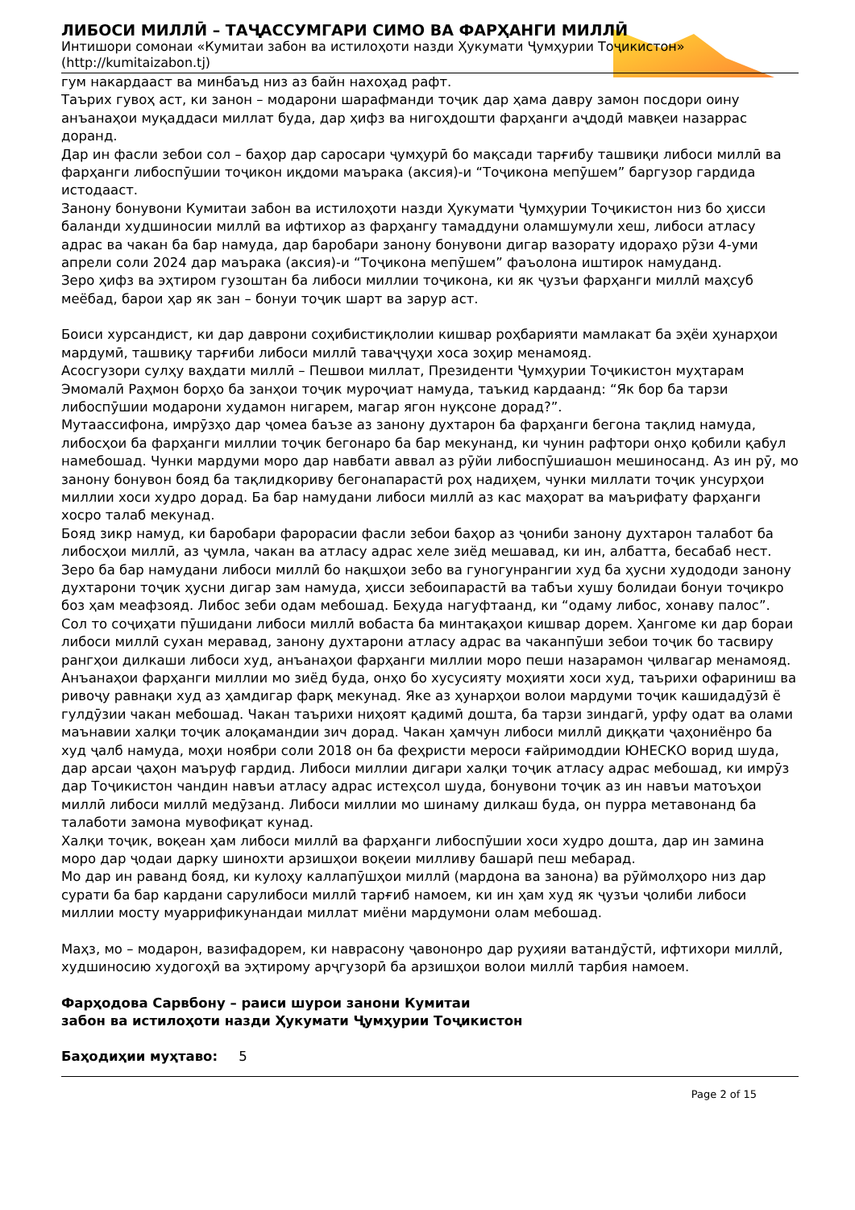ЛИБОСИ МИЛЛӢ – ТАҶАССУМГАРИ СИМО ВА ФАРҲАНГИ МИЛЛӢ
Интишори сомонаи «Кумитаи забон ва истилоҳоти назди Ҳукумати Ҷумҳурии Тоҷикистон» (http://kumitaizabon.tj)
гум накардааст ва минбаъд низ аз байн нахоҳад рафт.
Таърих гувоҳ аст, ки занон – модарони шарафманди тоҷик дар ҳама давру замон посдори оину анъанаҳои муқаддаси миллат буда, дар ҳифз ва нигоҳдошти фарҳанги аҷдодӣ мавқеи назаррас доранд.
Дар ин фасли зебои сол – баҳор дар саросари ҷумҳурӣ бо мақсади тарғибу ташвиқи либоси миллӣ ва фарҳанги либоспӯшии тоҷикон иқдоми маърака (аксия)-и “Тоҷикона мепӯшем” баргузор гардида истодааст.
Занону бонувони Кумитаи забон ва истилоҳоти назди Ҳукумати Ҷумҳурии Тоҷикистон низ бо ҳисси баланди худшиносии миллӣ ва ифтихор аз фарҳангу тамаддуни оламшумули хеш, либоси атласу адрас ва чакан ба бар намуда, дар баробари занону бонувони дигар вазорату идораҳо рӯзи 4-уми апрели соли 2024 дар маърака (аксия)-и “Тоҷикона мепӯшем” фаъолона иштирок намуданд.
Зеро ҳифз ва эҳтиром гузоштан ба либоси миллии тоҷикона, ки як ҷузъи фарҳанги миллӣ маҳсуб меёбад, барои ҳар як зан – бонуи тоҷик шарт ва зарур аст.
Боиси хурсандист, ки дар даврони соҳибистиқлолии кишвар роҳбарияти мамлакат ба эҳёи ҳунарҳои мардумӣ, ташвиқу тарғиби либоси миллӣ таваҷҷуҳи хоса зоҳир менамояд.
Асосгузори сулҳу ваҳдати миллӣ – Пешвои миллат, Президенти Ҷумҳурии Тоҷикистон муҳтарам Эмомалӣ Раҳмон борҳо ба занҳои тоҷик муроҷиат намуда, таъкид кардаанд: “Як бор ба тарзи либоспӯшии модарони худамон нигарем, магар ягон нуқсоне дорад?”.
Мутаассифона, имрӯзҳо дар ҷомеа баъзе аз занону духтарон ба фарҳанги бегона тақлид намуда, либосҳои ба фарҳанги миллии тоҷик бегонаро ба бар мекунанд, ки чунин рафтори онҳо қобили қабул намебошад. Чунки мардуми моро дар навбати аввал аз рӯйи либоспӯшиашон мешиносанд. Аз ин рӯ, мо занону бонувон бояд ба тақлидкориву бегонапарастӣ роҳ надиҳем, чунки миллати тоҷик унсурҳои миллии хоси худро дорад. Ба бар намудани либоси миллӣ аз кас маҳорат ва маърифату фарҳанги хосро талаб мекунад.
Бояд зикр намуд, ки баробари фарорасии фасли зебои баҳор аз ҷониби занону духтарон талабот ба либосҳои миллӣ, аз ҷумла, чакан ва атласу адрас хеле зиёд мешавад, ки ин, албатта, бесабаб нест. Зеро ба бар намудани либоси миллӣ бо нақшҳои зебо ва гуногунрангии худ ба ҳусни худододи занону духтарони тоҷик ҳусни дигар зам намуда, ҳисси зебоипарастӣ ва табъи хушу болидаи бонуи тоҷикро боз ҳам меафзояд. Либос зеби одам мебошад. Беҳуда нагуфтаанд, ки “одаму либос, хонаву палос”.
Сол то соҷиҳати пӯшидани либоси миллӣ вобаста ба минтақаҳои кишвар дорем. Ҳангоме ки дар бораи либоси миллӣ сухан меравад, занону духтарони атласу адрас ва чаканпӯши зебои тоҷик бо тасвиру рангҳои дилкаши либоси худ, анъанаҳои фарҳанги миллии моро пеши назарамон ҷилвагар менамояд. Анъанаҳои фарҳанги миллии мо зиёд буда, онҳо бо хусусияту моҳияти хоси худ, таърихи офариниш ва ривоҷу равнақи худ аз ҳамдигар фарқ мекунад. Яке аз ҳунарҳои волои мардуми тоҷик кашидадӯзӣ ё гулдӯзии чакан мебошад. Чакан таърихи ниҳоят қадимӣ дошта, ба тарзи зиндагӣ, урфу одат ва олами маънавии халқи тоҷик алоқамандии зич дорад. Чакан ҳамчун либоси миллӣ диққати ҷаҳониёнро ба худ ҷалб намуда, моҳи ноябри соли 2018 он ба феҳристи мероси ғайримоддии ЮНЕСКО ворид шуда, дар арсаи ҷаҳон маъруф гардид. Либоси миллии дигари халқи тоҷик атласу адрас мебошад, ки имрӯз дар Тоҷикистон чандин навъи атласу адрас истеҳсол шуда, бонувони тоҷик аз ин навъи матоъҳои миллӣ либоси миллӣ медӯзанд. Либоси миллии мо шинаму дилкаш буда, он пурра метавонанд ба талаботи замона мувофиқат кунад.
Халқи тоҷик, воқеан ҳам либоси миллӣ ва фарҳанги либоспӯшии хоси худро дошта, дар ин замина моро дар ҷодаи дарку шинохти арзишҳои воқеии милливу башарӣ пеш мебарад.
Мо дар ин раванд бояд, ки кулоҳу каллапӯшҳои миллӣ (мардона ва занона) ва рӯймолҳоро низ дар сурати ба бар кардани сарулибоси миллӣ тарғиб намоем, ки ин ҳам худ як ҷузъи ҷолиби либоси миллии мосту муаррификунандаи миллат миёни мардумони олам мебошад.
Маҳз, мо – модарон, вазифадорем, ки наврасону ҷавононро дар руҳияи ватандӯстӣ, ифтихори миллӣ, худшиносию худогоҳӣ ва эҳтирому арҷгузорӣ ба арзишҳои волои миллӣ тарбия намоем.
Фарҳодова Сарвбону – раиси шурои занони Кумитаи
забон ва истилоҳоти назди Ҳукумати Ҷумҳурии Тоҷикистон
Баҳодиҳии муҳтаво: 5
Page 2 of 15